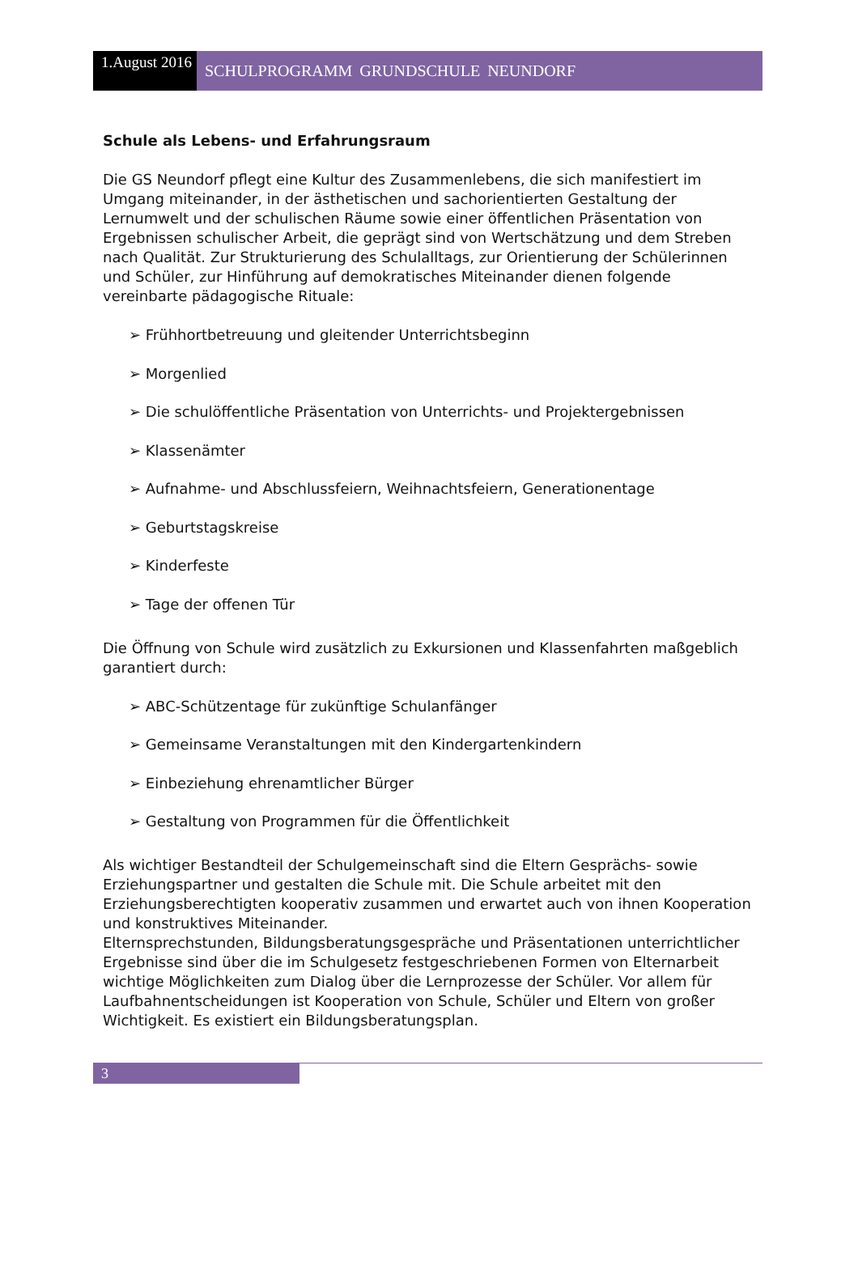1.August 2016
SCHULPROGRAMM GRUNDSCHULE NEUNDORF
Schule als Lebens- und Erfahrungsraum
Die GS Neundorf pflegt eine Kultur des Zusammenlebens, die sich manifestiert im Umgang miteinander, in der ästhetischen und sachorientierten Gestaltung der Lernumwelt und der schulischen Räume sowie einer öffentlichen Präsentation von Ergebnissen schulischer Arbeit, die geprägt sind von Wertschätzung und dem Streben nach Qualität. Zur Strukturierung des Schulalltags, zur Orientierung der Schülerinnen und Schüler, zur Hinführung auf demokratisches Miteinander dienen folgende vereinbarte pädagogische Rituale:
➢ Frühhortbetreuung und gleitender Unterrichtsbeginn
➢ Morgenlied
➢ Die schulöffentliche Präsentation von Unterrichts- und Projektergebnissen
➢ Klassenämter
➢ Aufnahme- und Abschlussfeiern, Weihnachtsfeiern, Generationentage
➢ Geburtstagskreise
➢ Kinderfeste
➢ Tage der offenen Tür
Die Öffnung von Schule wird zusätzlich zu Exkursionen und Klassenfahrten maßgeblich garantiert durch:
➢ ABC-Schützentage für zukünftige Schulanfänger
➢ Gemeinsame Veranstaltungen mit den Kindergartenkindern
➢ Einbeziehung ehrenamtlicher Bürger
➢ Gestaltung von Programmen für die Öffentlichkeit
Als wichtiger Bestandteil der Schulgemeinschaft sind die Eltern Gesprächs- sowie Erziehungspartner und gestalten die Schule mit. Die Schule arbeitet mit den Erziehungsberechtigten kooperativ zusammen und erwartet auch von ihnen Kooperation und konstruktives Miteinander.
Elternsprechstunden, Bildungsberatungsgespräche und Präsentationen unterrichtlicher Ergebnisse sind über die im Schulgesetz festgeschriebenen Formen von Elternarbeit wichtige Möglichkeiten zum Dialog über die Lernprozesse der Schüler. Vor allem für Laufbahnentscheidungen ist Kooperation von Schule, Schüler und Eltern von großer Wichtigkeit. Es existiert ein Bildungsberatungsplan.
3